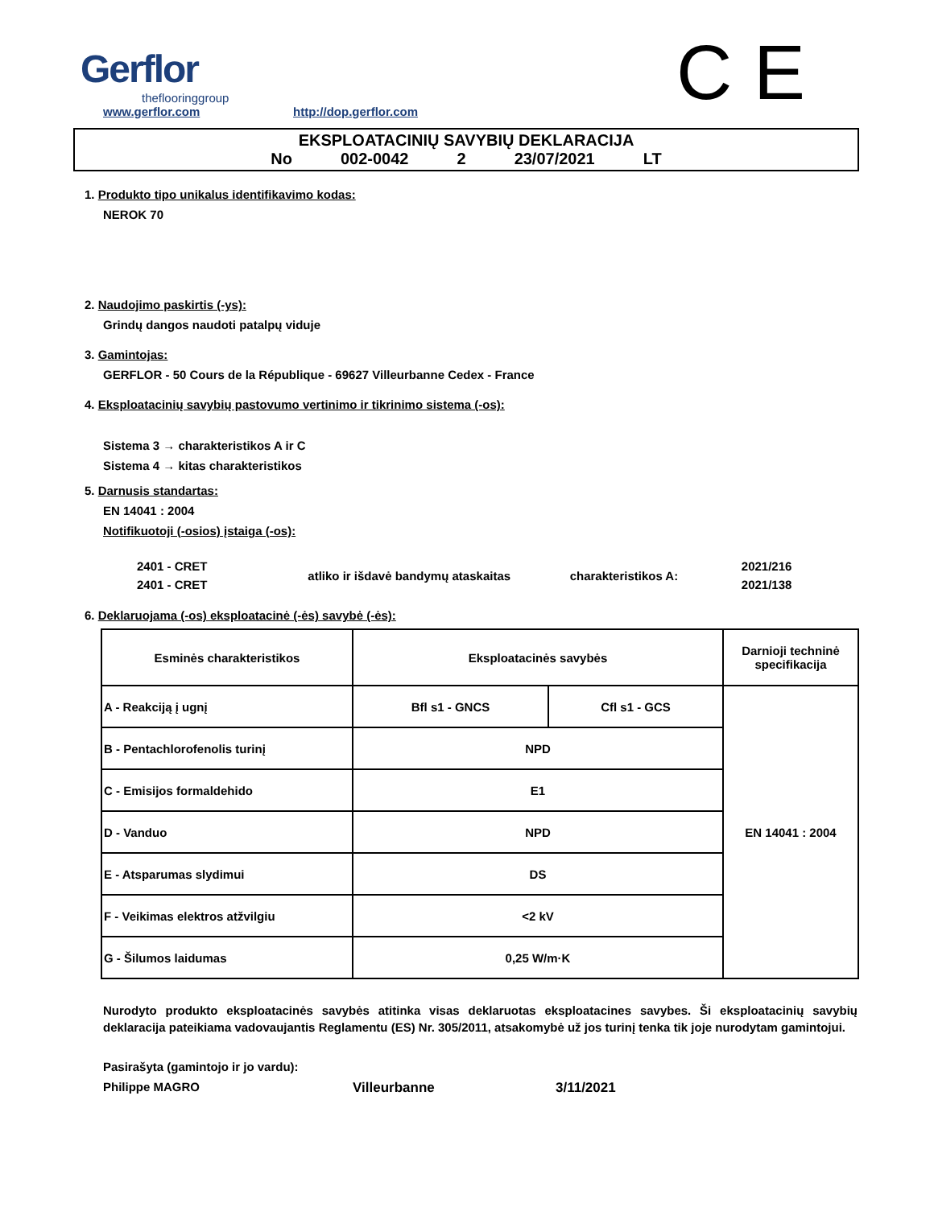Gerflor
theflooringgroup
www.gerflor.com
http://dop.gerflor.com
C E
EKSPLOATACINIŲ SAVYBIŲ DEKLARACIJA
No 002-0042 2 23/07/2021 LT
1. Produkto tipo unikalus identifikavimo kodas:
NEROK 70
2. Naudojimo paskirtis (-ys):
Grindų dangos naudoti patalpų viduje
3. Gamintojas:
GERFLOR - 50 Cours de la République - 69627 Villeurbanne Cedex - France
4. Eksploatacinių savybių pastovumo vertinimo ir tikrinimo sistema (-os):
Sistema 3 → charakteristikos A ir C
Sistema 4 → kitas charakteristikos
5. Darnusis standartas:
EN 14041 : 2004
Notifikuotoji (-osios) įstaiga (-os):
| 2401 - CRET | atliko ir išdavė bandymų ataskaitas | charakteristikos A: | 2021/216 |
| 2401 - CRET | | | 2021/138 |
6. Deklaruojama (-os) eksploatacinė (-ės) savybė (-ės):
| Esminės charakteristikos | Eksploatacinės savybės | | Darnioji techninė specifikacija |
| --- | --- | --- | --- |
| A - Reakciją į ugnį | Bfl s1 - GNCS | Cfl s1 - GCS | EN 14041 : 2004 |
| B - Pentachlorofenolis turinį | NPD | | |
| C - Emisijos formaldehido | E1 | | |
| D - Vanduo | NPD | | |
| E - Atsparumas slydimui | DS | | |
| F - Veikimas elektros atžvilgiu | <2 kV | | |
| G - Šilumos laidumas | 0,25 W/m·K | | |
Nurodyto produkto eksploatacinės savybės atitinka visas deklaruotas eksploatacines savybes. Ši eksploatacinių savybių deklaracija pateikiama vadovaujantis Reglamentu (ES) Nr. 305/2011, atsakomybė už jos turinį tenka tik joje nurodytam gamintojui.
Pasirašyta (gamintojo ir jo vardu):
Philippe MAGRO Villeurbanne 3/11/2021